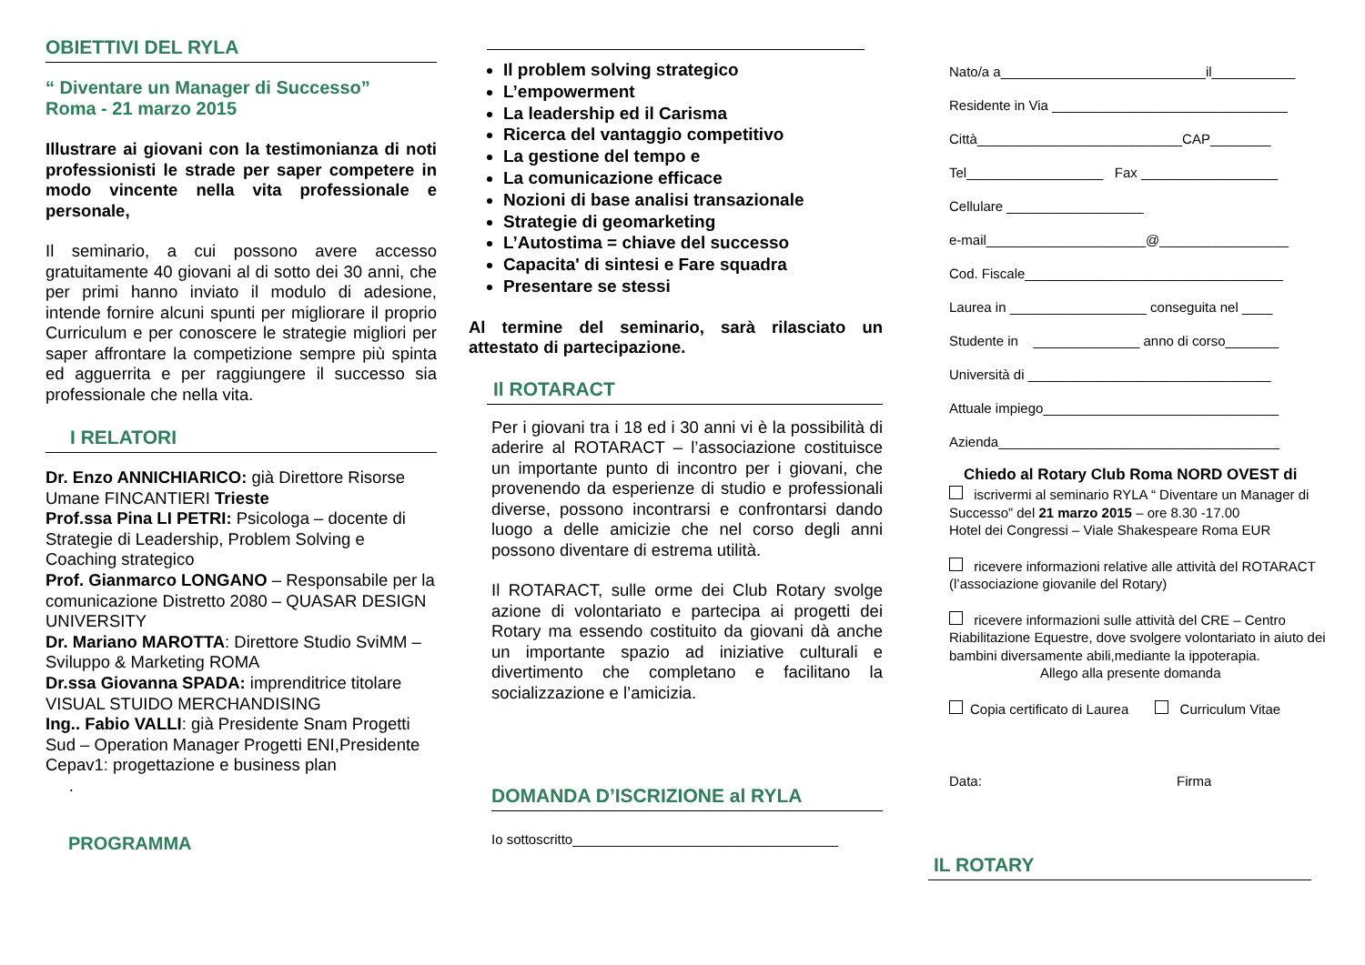OBIETTIVI DEL RYLA
“ Diventare un Manager di Successo”
Roma - 21 marzo 2015
Illustrare ai giovani con la testimonianza di noti professionisti le strade per saper competere in modo vincente nella vita professionale e personale,
Il seminario, a cui possono avere accesso gratuitamente 40 giovani al di sotto dei 30 anni, che per primi hanno inviato il modulo di adesione, intende fornire alcuni spunti per migliorare il proprio Curriculum e per conoscere le strategie migliori per saper affrontare la competizione sempre più spinta ed agguerrita e per raggiungere il successo sia professionale che nella vita.
I RELATORI
Dr. Enzo ANNICHIARICO: già Direttore Risorse Umane FINCANTIERI Trieste
Prof.ssa Pina LI PETRI: Psicologa – docente di Strategie di Leadership, Problem Solving e Coaching strategico
Prof. Gianmarco LONGANO – Responsabile per la comunicazione Distretto 2080 – QUASAR DESIGN UNIVERSITY
Dr. Mariano MAROTTA: Direttore Studio SviMM – Sviluppo & Marketing ROMA
Dr.ssa Giovanna SPADA: imprenditrice titolare VISUAL STUIDO MERCHANDISING
Ing.. Fabio VALLI: già Presidente Snam Progetti Sud – Operation Manager Progetti ENI,Presidente Cepav1: progettazione e business plan
.
PROGRAMMA
Il problem solving strategico
L’empowerment
La leadership ed il Carisma
Ricerca del vantaggio competitivo
La gestione del tempo e
La comunicazione efficace
Nozioni di base analisi transazionale
Strategie di geomarketing
L’Autostima = chiave del successo
Capacita' di sintesi e Fare squadra
Presentare se stessi
Al termine del seminario, sarà rilasciato un attestato di partecipazione.
Il ROTARACT
Per i giovani tra i 18 ed i 30 anni vi è la possibilità di aderire al ROTARACT – l’associazione costituisce un importante punto di incontro per i giovani, che provenendo da esperienze di studio e professionali diverse, possono incontrarsi e confrontarsi dando luogo a delle amicizie che nel corso degli anni possono diventare di estrema utilità.
Il ROTARACT, sulle orme dei Club Rotary svolge azione di volontariato e partecipa ai progetti dei Rotary ma essendo costituito da giovani dà anche un importante spazio ad iniziative culturali e divertimento che completano e facilitano la socializzazione e l’amicizia.
DOMANDA D’ISCRIZIONE al RYLA
Io sottoscritto___________________________________
Nato/a a___________________________il___________
Residente in Via _______________________________
Città___________________________CAP________
Tel__________________ Fax __________________
Cellulare __________________
e-mail_____________________@_________________
Cod. Fiscale__________________________________
Laurea in __________________ conseguita nel ____
Studente in ______________ anno di corso_______
Università di ________________________________
Attuale impiego_______________________________
Azienda_____________________________________
Chiedo al Rotary Club Roma NORD OVEST di
iscrivermi al seminario RYLA “ Diventare un Manager di Successo” del 21 marzo 2015 – ore 8.30 -17.00
Hotel dei Congressi – Viale Shakespeare Roma EUR
ricevere informazioni relative alle attività del ROTARACT (l’associazione giovanile del Rotary)
ricevere informazioni sulle attività del CRE – Centro Riabilitazione Equestre, dove svolgere volontariato in aiuto dei bambini diversamente abili,mediante la ippoterapia.
Allego alla presente domanda
Copia certificato di Laurea Curriculum Vitae
Data: Firma
IL ROTARY